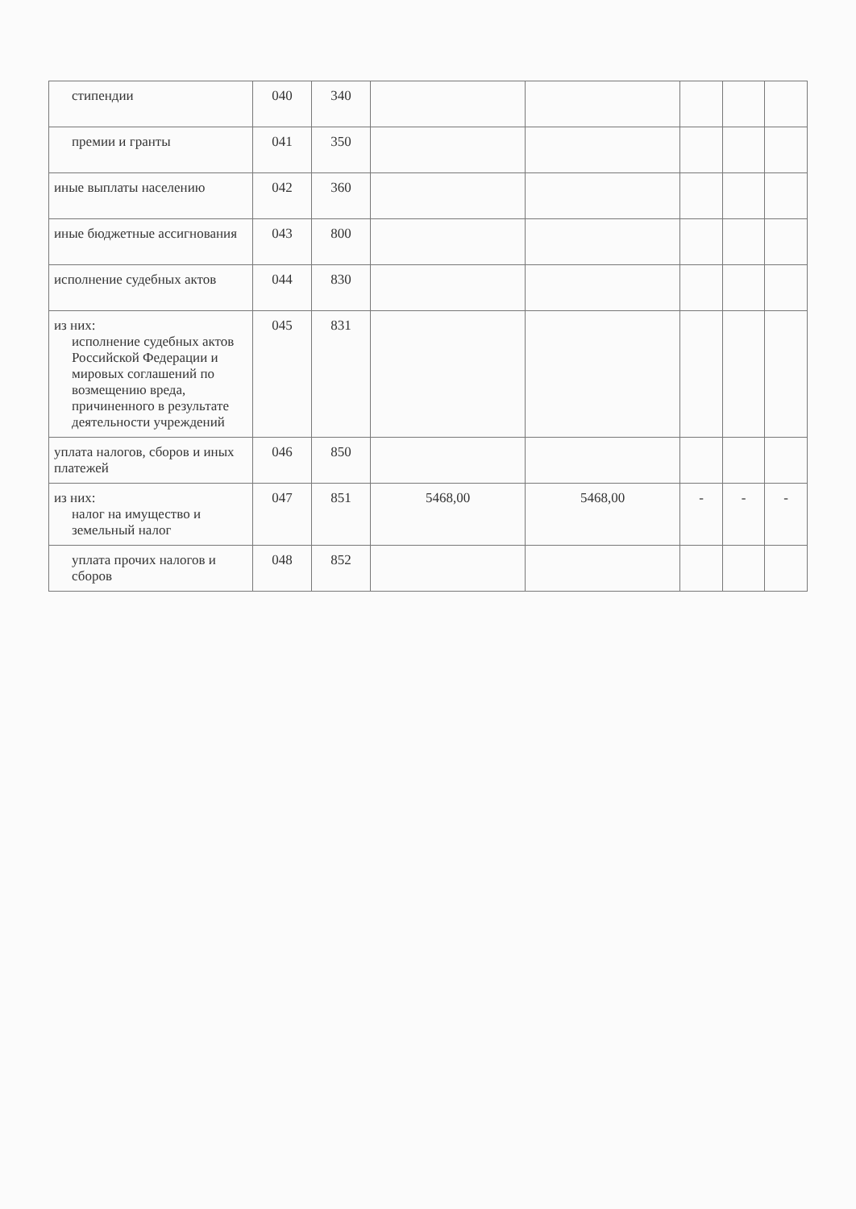| стипендии | 040 | 340 | | | | | |
| премии и гранты | 041 | 350 | | | | | |
| иные выплаты населению | 042 | 360 | | | | | |
| иные бюджетные ассигнования | 043 | 800 | | | | | |
| исполнение судебных актов | 044 | 830 | | | | | |
| из них: исполнение судебных актов Российской Федерации и мировых соглашений по возмещению вреда, причиненного в результате деятельности учреждений | 045 | 831 | | | | | |
| уплата налогов, сборов и иных платежей | 046 | 850 | | | | | |
| из них: налог на имущество и земельный налог | 047 | 851 | 5468,00 | 5468,00 | - | - | - |
| уплата прочих налогов и сборов | 048 | 852 | | | | | |